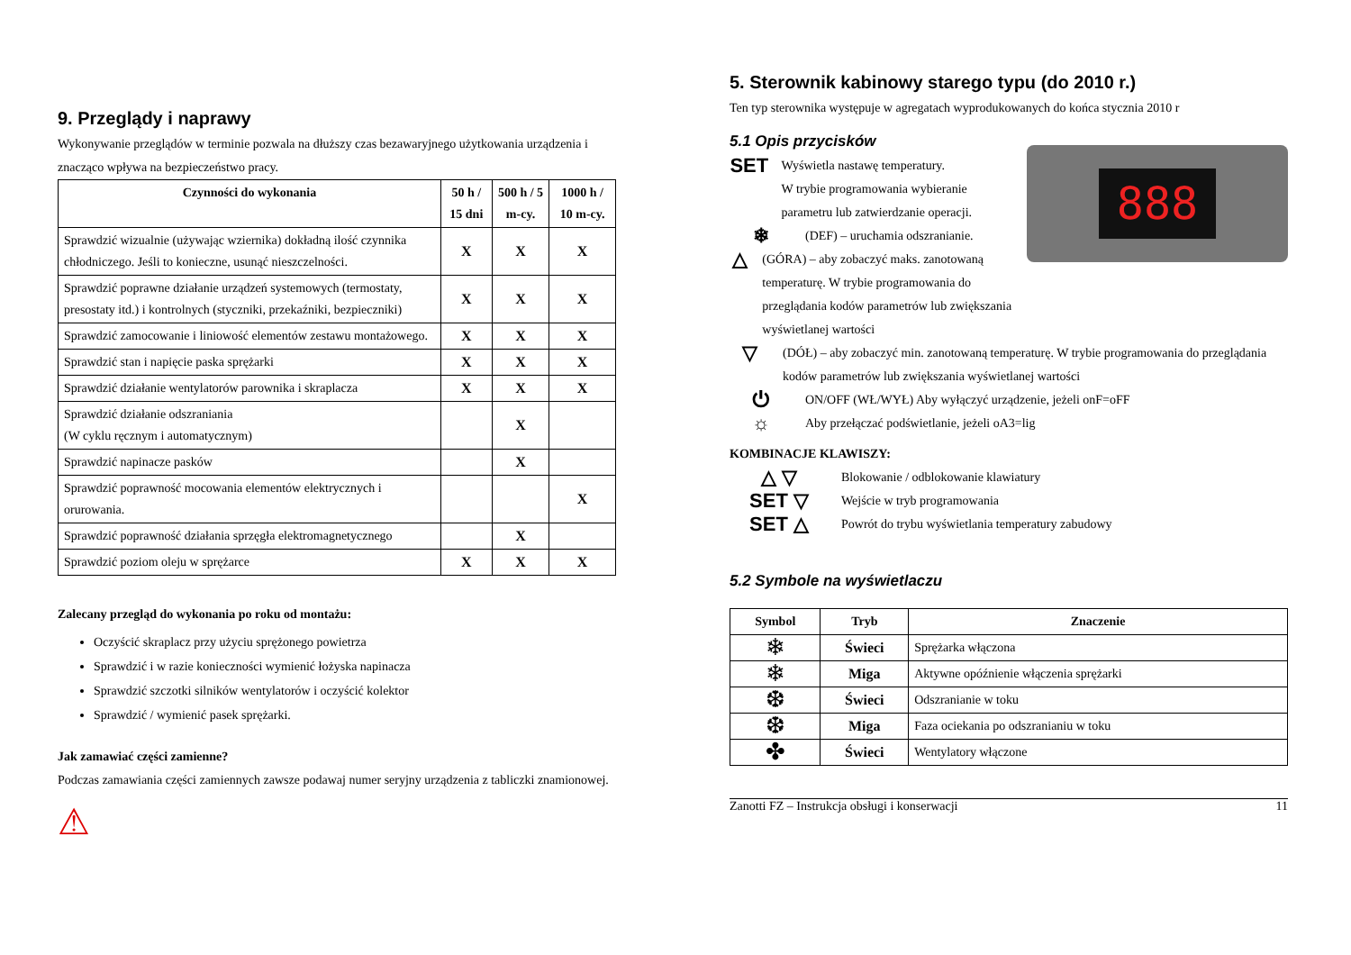9. Przeglądy i naprawy
Wykonywanie przeglądów w terminie pozwala na dłuższy czas bezawaryjnego użytkowania urządzenia i znacząco wpływa na bezpieczeństwo pracy.
| Czynności do wykonania | 50 h / 15 dni | 500 h / 5 m-cy. | 1000 h / 10 m-cy. |
| --- | --- | --- | --- |
| Sprawdzić wizualnie (używając wziernika) dokładną ilość czynnika chłodniczego. Jeśli to konieczne, usunąć nieszczelności. | X | X | X |
| Sprawdzić poprawne działanie urządzeń systemowych (termostaty, presostaty itd.) i kontrolnych (styczniki, przekaźniki, bezpieczniki) | X | X | X |
| Sprawdzić zamocowanie i liniowość elementów zestawu montażowego. | X | X | X |
| Sprawdzić stan i napięcie paska sprężarki | X | X | X |
| Sprawdzić działanie wentylatorów parownika i skraplacza | X | X | X |
| Sprawdzić działanie odszraniania (W cyklu ręcznym i automatycznym) | | X | |
| Sprawdzić napinacze pasków | | X | |
| Sprawdzić poprawność mocowania elementów elektrycznych i orurowania. | | | X |
| Sprawdzić poprawność działania sprzęgła elektromagnetycznego | | X | |
| Sprawdzić poziom oleju w sprężarce | X | X | X |
Zalecany przegląd do wykonania po roku od montażu:
Oczyścić skraplacz przy użyciu sprężonego powietrza
Sprawdzić i w razie konieczności wymienić łożyska napinacza
Sprawdzić szczotki silników wentylatorów i oczyścić kolektor
Sprawdzić / wymienić pasek sprężarki.
Jak zamawiać części zamienne?
Podczas zamawiania części zamiennych zawsze podawaj numer seryjny urządzenia z tabliczki znamionowej.
⚠
5. Sterownik kabinowy starego typu (do 2010 r.)
Ten typ sterownika występuje w agregatach wyprodukowanych do końca stycznia 2010 r
5.1 Opis przycisków
888
SET
Wyświetla nastawę temperatury.
W trybie programowania wybieranie parametru lub zatwierdzanie operacji.
❄
(DEF) – uruchamia odszranianie.
△
(GÓRA) – aby zobaczyć maks. zanotowaną temperaturę. W trybie programowania do przeglądania kodów parametrów lub zwiększania wyświetlanej wartości
▽
(DÓŁ) – aby zobaczyć min. zanotowaną temperaturę. W trybie programowania do przeglądania kodów parametrów lub zwiększania wyświetlanej wartości
⏻
ON/OFF (WŁ/WYŁ) Aby wyłączyć urządzenie, jeżeli onF=oFF
☼
Aby przełączać podświetlanie, jeżeli oA3=lig
KOMBINACJE KLAWISZY:
△ ▽
Blokowanie / odblokowanie klawiatury
SET ▽
Wejście w tryb programowania
SET △
Powrót do trybu wyświetlania temperatury zabudowy
5.2 Symbole na wyświetlaczu
| Symbol | Tryb | Znaczenie |
| --- | --- | --- |
| ❄ | Świeci | Sprężarka włączona |
| ❄ | Miga | Aktywne opóźnienie włączenia sprężarki |
| ❆ | Świeci | Odszranianie w toku |
| ❆ | Miga | Faza ociekania po odszranianiu w toku |
| ✤ | Świeci | Wentylatory włączone |
Zanotti FZ – Instrukcja obsługi i konserwacji 11